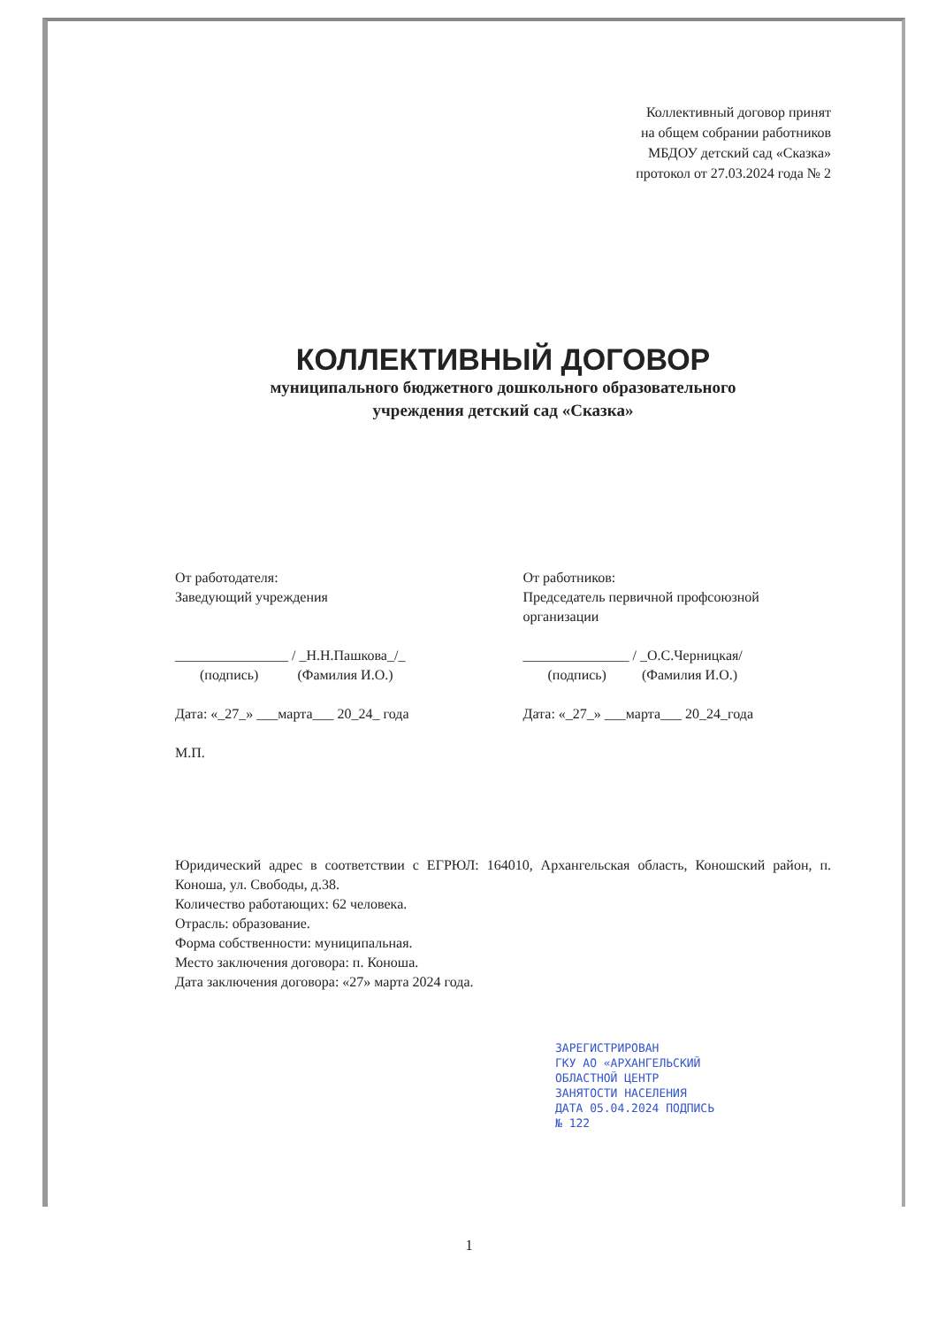Коллективный договор принят
на общем собрании работников
МБДОУ детский сад «Сказка»
протокол от 27.03.2024 года № 2
КОЛЛЕКТИВНЫЙ ДОГОВОР
муниципального бюджетного дошкольного образовательного
учреждения детский сад «Сказка»
От работодателя:
Заведующий учреждения
________________ / _Н.Н.Пашкова_/_
(подпись) (Фамилия И.О.)
Дата: «_27_» ___марта___ 20_24_ года
М.П.
От работников:
Председатель первичной профсоюзной организации
_______________ / _О.С.Черницкая/
(подпись) (Фамилия И.О.)
Дата: «_27_» ___марта___ 20_24_года
Юридический адрес в соответствии с ЕГРЮЛ: 164010, Архангельская область, Коношский район, п. Коноша, ул. Свободы, д.38.
Количество работающих: 62 человека.
Отрасль: образование.
Форма собственности: муниципальная.
Место заключения договора: п. Коноша.
Дата заключения договора: «27» марта 2024 года.
ЗАРЕГИСТРИРОВАН
ГКУ АО «АРХАНГЕЛЬСКИЙ
ОБЛАСТНОЙ ЦЕНТР
ЗАНЯТОСТИ НАСЕЛЕНИЯ
ДАТА 05.04.2024 ПОДПИСЬ
№ 122
1